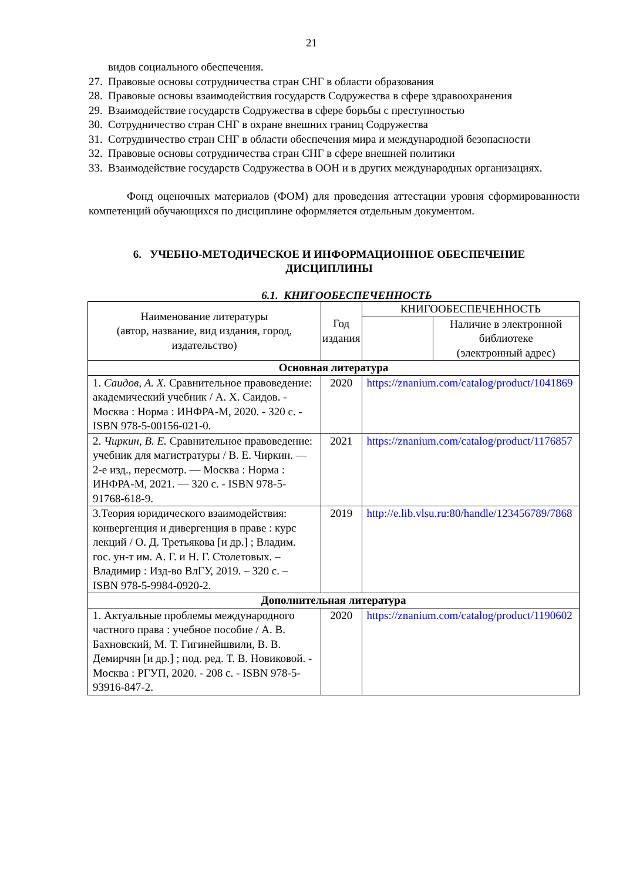21
видов социального обеспечения.
27. Правовые основы сотрудничества стран СНГ в области образования
28. Правовые основы взаимодействия государств Содружества в сфере здравоохранения
29. Взаимодействие государств Содружества в сфере борьбы с преступностью
30. Сотрудничество стран СНГ в охране внешних границ Содружества
31. Сотрудничество стран СНГ в области обеспечения мира и международной безопасности
32. Правовые основы сотрудничества стран СНГ в сфере внешней политики
33. Взаимодействие государств Содружества в ООН и в других международных организациях.
Фонд оценочных материалов (ФОМ) для проведения аттестации уровня сформированности компетенций обучающихся по дисциплине оформляется отдельным документом.
6. УЧЕБНО-МЕТОДИЧЕСКОЕ И ИНФОРМАЦИОННОЕ ОБЕСПЕЧЕНИЕ
ДИСЦИПЛИНЫ
6.1. КНИГООБЕСПЕЧЕННОСТЬ
| Наименование литературы (автор, название, вид издания, город, издательство) | Год издания | КНИГООБЕСПЕЧЕННОСТЬ | |
| --- | --- | --- | --- |
| | | | Наличие в электронной библиотеке (электронный адрес) |
| Основная литература | | | |
| 1. Саидов, А. Х. Сравнительное правоведение: академический учебник / А. Х. Саидов. - Москва : Норма : ИНФРА-М, 2020. - 320 с. - ISBN 978-5-00156-021-0. | 2020 | https://znanium.com/catalog/product/1041869 | |
| 2. Чиркин, В. Е. Сравнительное правоведение: учебник для магистратуры / В. Е. Чиркин. — 2-е изд., пересмотр. — Москва : Норма : ИНФРА-М, 2021. — 320 с. - ISBN 978-5-91768-618-9. | 2021 | https://znanium.com/catalog/product/1176857 | |
| 3.Теория юридического взаимодействия: конвергенция и дивергенция в праве : курс лекций / О. Д. Третьякова [и др.] ; Владим. гос. ун-т им. А. Г. и Н. Г. Столетовых. – Владимир : Изд-во ВлГУ, 2019. – 320 с. – ISBN 978-5-9984-0920-2. | 2019 | http://e.lib.vlsu.ru:80/handle/123456789/7868 | |
| Дополнительная литература | | | |
| 1. Актуальные проблемы международного частного права : учебное пособие / А. В. Бахновский, М. Т. Гигинейшвили, В. В. Демирчян [и др.] ; под. ред. Т. В. Новиковой. - Москва : РГУП, 2020. - 208 с. - ISBN 978-5-93916-847-2. | 2020 | https://znanium.com/catalog/product/1190602 | |